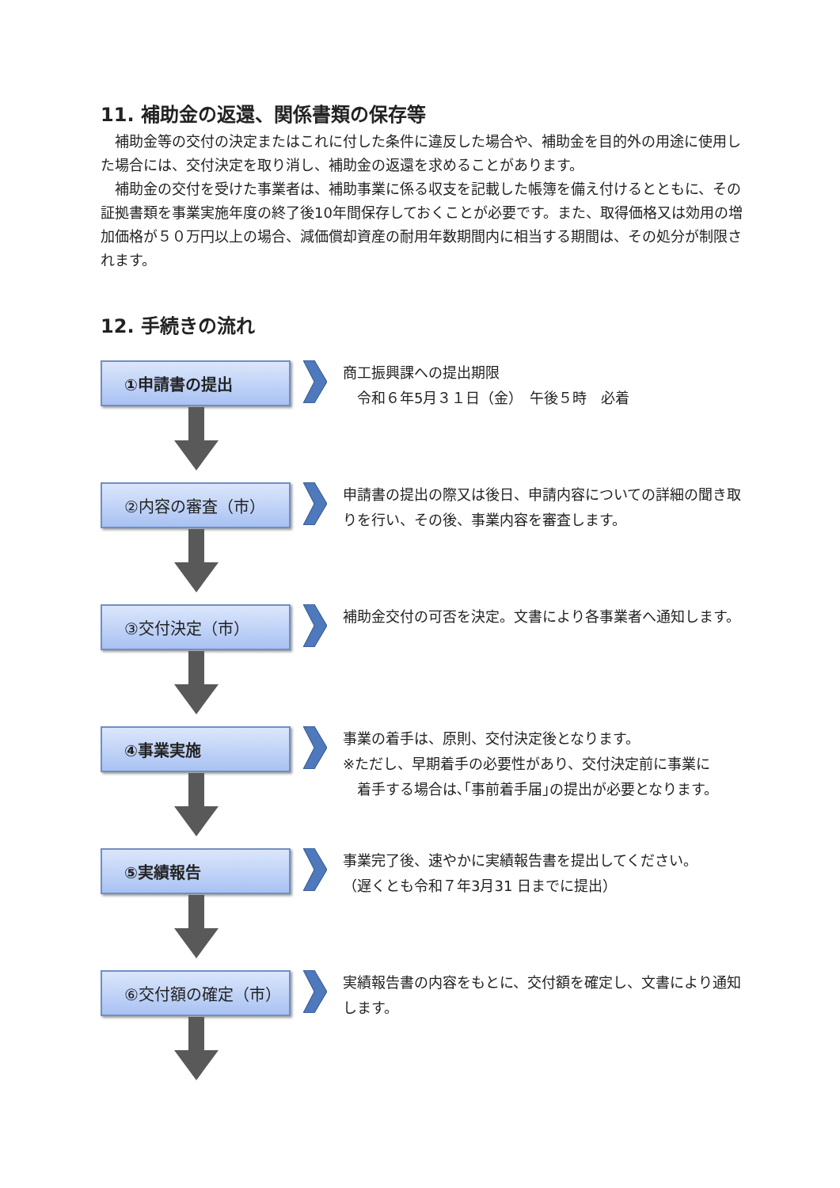11. 補助金の返還、関係書類の保存等
　補助金等の交付の決定またはこれに付した条件に違反した場合や、補助金を目的外の用途に使用した場合には、交付決定を取り消し、補助金の返還を求めることがあります。
　補助金の交付を受けた事業者は、補助事業に係る収支を記載した帳簿を備え付けるとともに、その証拠書類を事業実施年度の終了後10年間保存しておくことが必要です。また、取得価格又は効用の増加価格が５０万円以上の場合、減価償却資産の耐用年数期間内に相当する期間は、その処分が制限されます。
12. 手続きの流れ
①申請書の提出
商工振興課への提出期限
　令和６年5月３１日（金）　午後５時　必着
②内容の審査（市）
申請書の提出の際又は後日、申請内容についての詳細の聞き取りを行い、その後、事業内容を審査します。
③交付決定（市）
補助金交付の可否を決定。文書により各事業者へ通知します。
④事業実施
事業の着手は、原則、交付決定後となります。
※ただし、早期着手の必要性があり、交付決定前に事業に
　着手する場合は､｢事前着手届｣の提出が必要となります。
⑤実績報告
事業完了後、速やかに実績報告書を提出してください。
（遅くとも令和７年3月31 日までに提出）
⑥交付額の確定（市）
実績報告書の内容をもとに、交付額を確定し、文書により通知します。